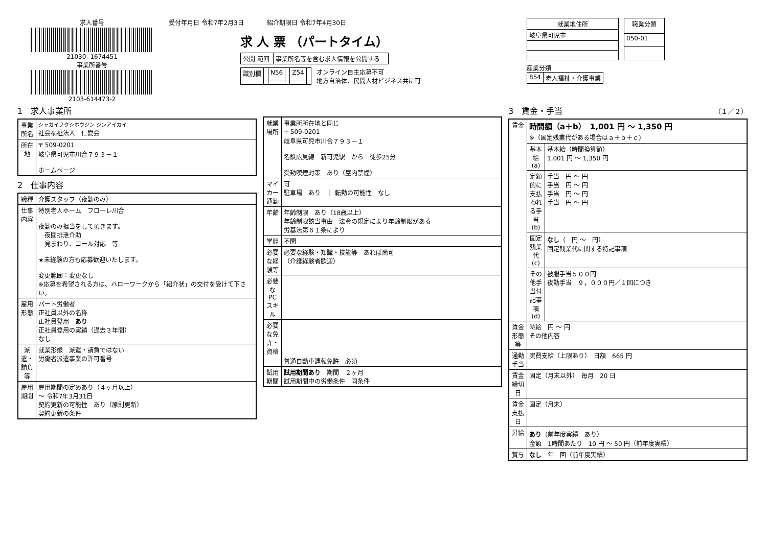求人番号
21030- 1674451
事業所番号
2103-614473-2
受付年月日 令和7年2月3日 紹介期限日 令和7年4月30日
求 人 票 （パートタイム）
| 公開 範囲 | 事業所名等を含む求人情報を公開する |
| 識別欄 | | N56 | | Z54 | |
オンライン自主応募不可
地方自治体、民間人材ビジネス共に可
| 就業地住所 |
| --- |
| 岐阜県可児市 |
| 職業分類 |
| --- |
| 050-01 |
産業分類
| 854 | 老人福祉・介護事業 |
1　求人事業所
| 事業所名 | シャカイフクシホウジン ジンアイカイ 社会福祉法人 仁愛会 |
| 所在地 | 〒 509-0201 岐阜県可児市川合７９３－１ ホームページ |
2　仕事内容
| 職種 | 介護スタッフ（夜勤のみ） |
| 仕事内容 | 特別老人ホーム フローレ川合 夜勤のみ担当をして頂きます。 夜間排泄介助 見まわり、コール対応 等 ★未経験の方も応募歓迎いたします。 変更範囲：変更なし ※応募を希望される方は、ハローワークから「紹介状」の交付を受けて下さい。 |
| 雇用形態 | パート労働者 正社員以外の名称 正社員登用 あり 正社員登用の実績（過去３年間） なし |
| 派遣・請負等 | 就業形態 派遣・請負ではない 労働者派遣事業の許可番号 |
| 雇用期間 | 雇用期間の定めあり（４ヶ月以上） ～ 令和7年3月31日 契約更新の可能性 あり（原則更新） 契約更新の条件 |
| 就業場所 | 事業所所在地と同じ 〒 509-0201 岐阜県可児市川合７９３－１ 名鉄広見線 新可児駅 から 徒歩25分 受動喫煙対策 あり（屋内禁煙） |
| マイカー通勤 | 可 駐車場 あり ｜ 転勤の可能性 なし |
| 年齢 | 年齢制限 あり（18歳以上） 年齢制限該当事由 法令の規定により年齢制限がある 労基法第６１条により |
| 学歴 | 不問 |
| 必要な経験等 | 必要な経験・知識・技能等 あれば尚可 （介護経験者歓迎） |
| 必要なPCスキル | |
| 必要な免許・資格 | 普通自動車運転免許 必須 |
| 試用期間 | 試用期間あり 期間 ２ヶ月 試用期間中の労働条件 同条件 |
3　賃金・手当 （１／２）
| 賃金 | 時間額（a＋b） 1,001 円 ～ 1,350 円 ※（固定残業代がある場合はａ＋ｂ＋ｃ） | |
| | 基本給(a) | 基本給（時間換算額） 1,001 円 ～ 1,350 円 |
| | 定額的に支払われる手当(b) | 手当 円 ～ 円 手当 円 ～ 円 手当 円 ～ 円 手当 円 ～ 円 |
| | 固定残業代(c) | なし （ 円 ～ 円） 固定残業代に関する特記事項 |
| | その他手当付記事項(d) | 被服手当５００円 夜勤手当 ９，０００円／１回につき |
| 賃金形態等 | 時給 円 ～ 円 その他内容 | |
| 通勤手当 | 実費支給（上限あり） 日額 665 円 | |
| 賃金締切日 | 固定（月末以外） 毎月 20 日 | |
| 賃金支払日 | 固定（月末） | |
| 昇給 | あり （前年度実績 あり） 金額 1時間あたり 10 円 ～ 50 円（前年度実績） | |
| 賞与 | なし 年 回（前年度実績） | |